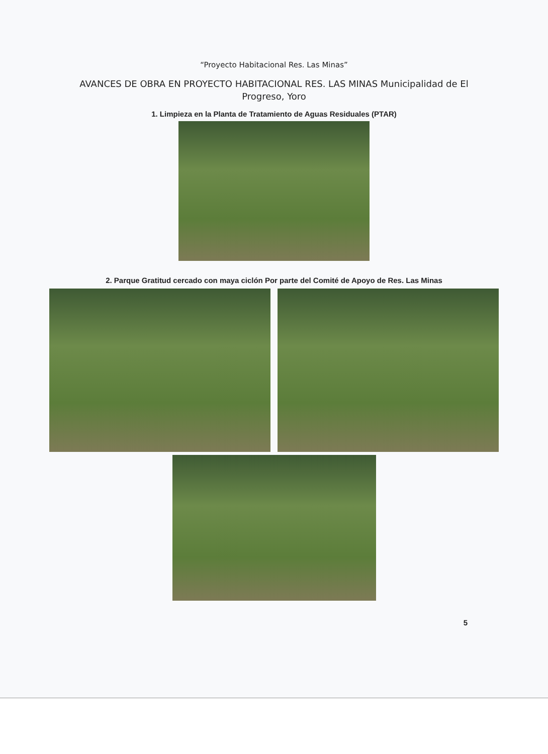“Proyecto Habitacional Res. Las Minas”
AVANCES DE OBRA EN PROYECTO HABITACIONAL RES. LAS MINAS Municipalidad de El Progreso, Yoro
1. Limpieza en la Planta de Tratamiento de Aguas Residuales (PTAR)
2. Parque Gratitud cercado con maya ciclón Por parte del Comité de Apoyo de Res. Las Minas
5